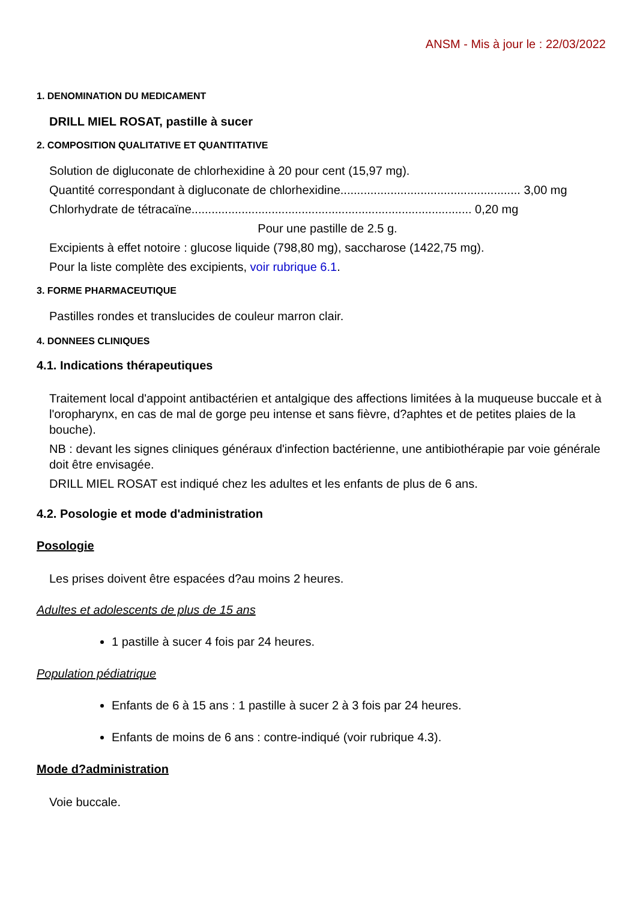ANSM - Mis à jour le : 22/03/2022
1. DENOMINATION DU MEDICAMENT
DRILL MIEL ROSAT, pastille à sucer
2. COMPOSITION QUALITATIVE ET QUANTITATIVE
Solution de digluconate de chlorhexidine à 20 pour cent (15,97 mg).
Quantité correspondant à digluconate de chlorhexidine...................................................... 3,00 mg
Chlorhydrate de tétracaïne.................................................................................... 0,20 mg
Pour une pastille de 2.5 g.
Excipients à effet notoire : glucose liquide (798,80 mg), saccharose (1422,75 mg).
Pour la liste complète des excipients, voir rubrique 6.1.
3. FORME PHARMACEUTIQUE
Pastilles rondes et translucides de couleur marron clair.
4. DONNEES CLINIQUES
4.1. Indications thérapeutiques
Traitement local d'appoint antibactérien et antalgique des affections limitées à la muqueuse buccale et à l'oropharynx, en cas de mal de gorge peu intense et sans fièvre, d?aphtes et de petites plaies de la bouche).
NB : devant les signes cliniques généraux d'infection bactérienne, une antibiothérapie par voie générale doit être envisagée.
DRILL MIEL ROSAT est indiqué chez les adultes et les enfants de plus de 6 ans.
4.2. Posologie et mode d'administration
Posologie
Les prises doivent être espacées d?au moins 2 heures.
Adultes et adolescents de plus de 15 ans
1 pastille à sucer 4 fois par 24 heures.
Population pédiatrique
Enfants de 6 à 15 ans : 1 pastille à sucer 2 à 3 fois par 24 heures.
Enfants de moins de 6 ans : contre-indiqué (voir rubrique 4.3).
Mode d?administration
Voie buccale.